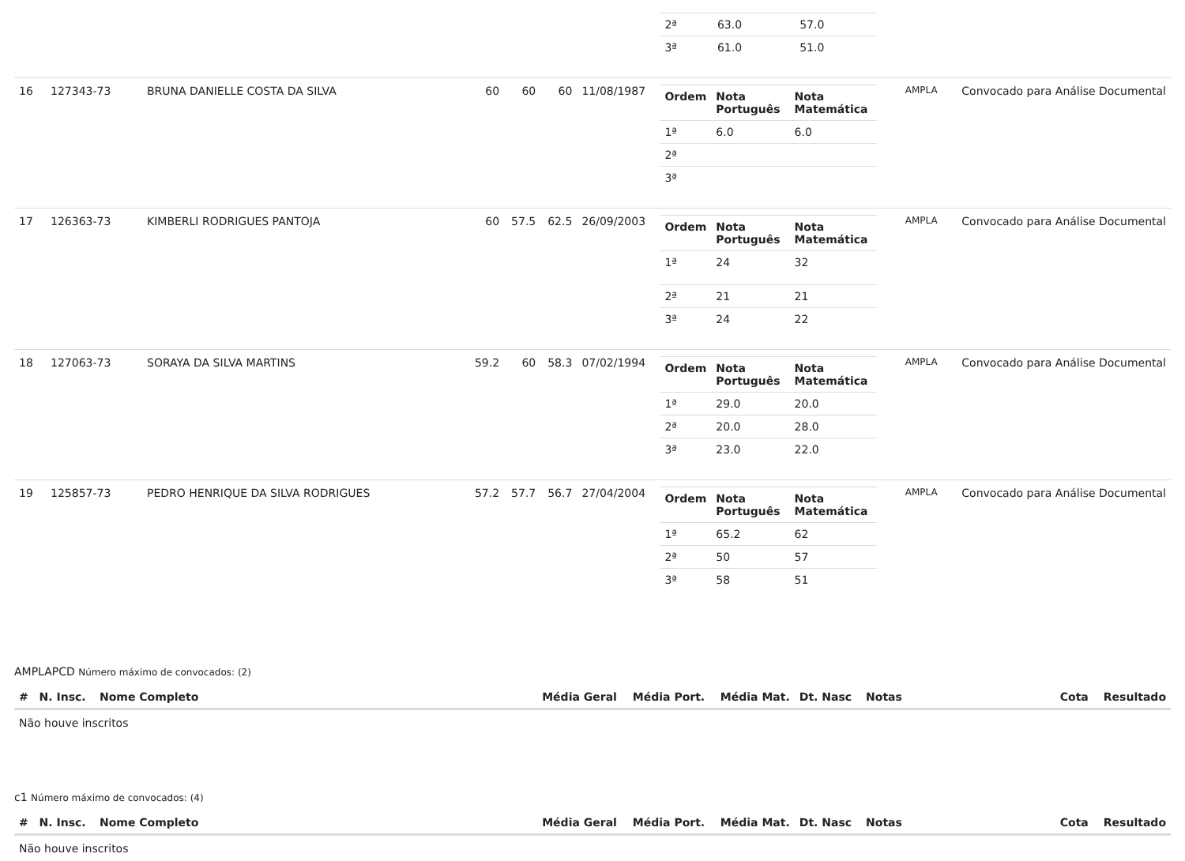| | | | | | | | / 2ª / 63.0 / 57.0 / / 3ª / 61.0 / 51.0 / | | |
| 16 | 127343-73 | BRUNA DANIELLE COSTA DA SILVA | 60 | 60 | 60 | 11/08/1987 | / Ordem / Nota Português / Nota Matemática / / --- / --- / --- / / 1ª / 6.0 / 6.0 / / 2ª / / / / 3ª / / / | AMPLA | Convocado para Análise Documental |
| 17 | 126363-73 | KIMBERLI RODRIGUES PANTOJA | 60 | 57.5 | 62.5 | 26/09/2003 | / Ordem / Nota Português / Nota Matemática / / --- / --- / --- / / 1ª / 24 / 32 / / 2ª / 21 / 21 / / 3ª / 24 / 22 / | AMPLA | Convocado para Análise Documental |
| 18 | 127063-73 | SORAYA DA SILVA MARTINS | 59.2 | 60 | 58.3 | 07/02/1994 | / Ordem / Nota Português / Nota Matemática / / --- / --- / --- / / 1ª / 29.0 / 20.0 / / 2ª / 20.0 / 28.0 / / 3ª / 23.0 / 22.0 / | AMPLA | Convocado para Análise Documental |
| 19 | 125857-73 | PEDRO HENRIQUE DA SILVA RODRIGUES | 57.2 | 57.7 | 56.7 | 27/04/2004 | / Ordem / Nota Português / Nota Matemática / / --- / --- / --- / / 1ª / 65.2 / 62 / / 2ª / 50 / 57 / / 3ª / 58 / 51 / | AMPLA | Convocado para Análise Documental |
AMPLAPCD Número máximo de convocados: (2)
| # | N. Insc. | Nome Completo | Média Geral | Média Port. | Média Mat. | Dt. Nasc | Notas | Cota | Resultado |
| --- | --- | --- | --- | --- | --- | --- | --- | --- | --- |
| Não houve inscritos | | | | | | | | | |
c1 Número máximo de convocados: (4)
| # | N. Insc. | Nome Completo | Média Geral | Média Port. | Média Mat. | Dt. Nasc | Notas | Cota | Resultado |
| --- | --- | --- | --- | --- | --- | --- | --- | --- | --- |
| Não houve inscritos | | | | | | | | | |